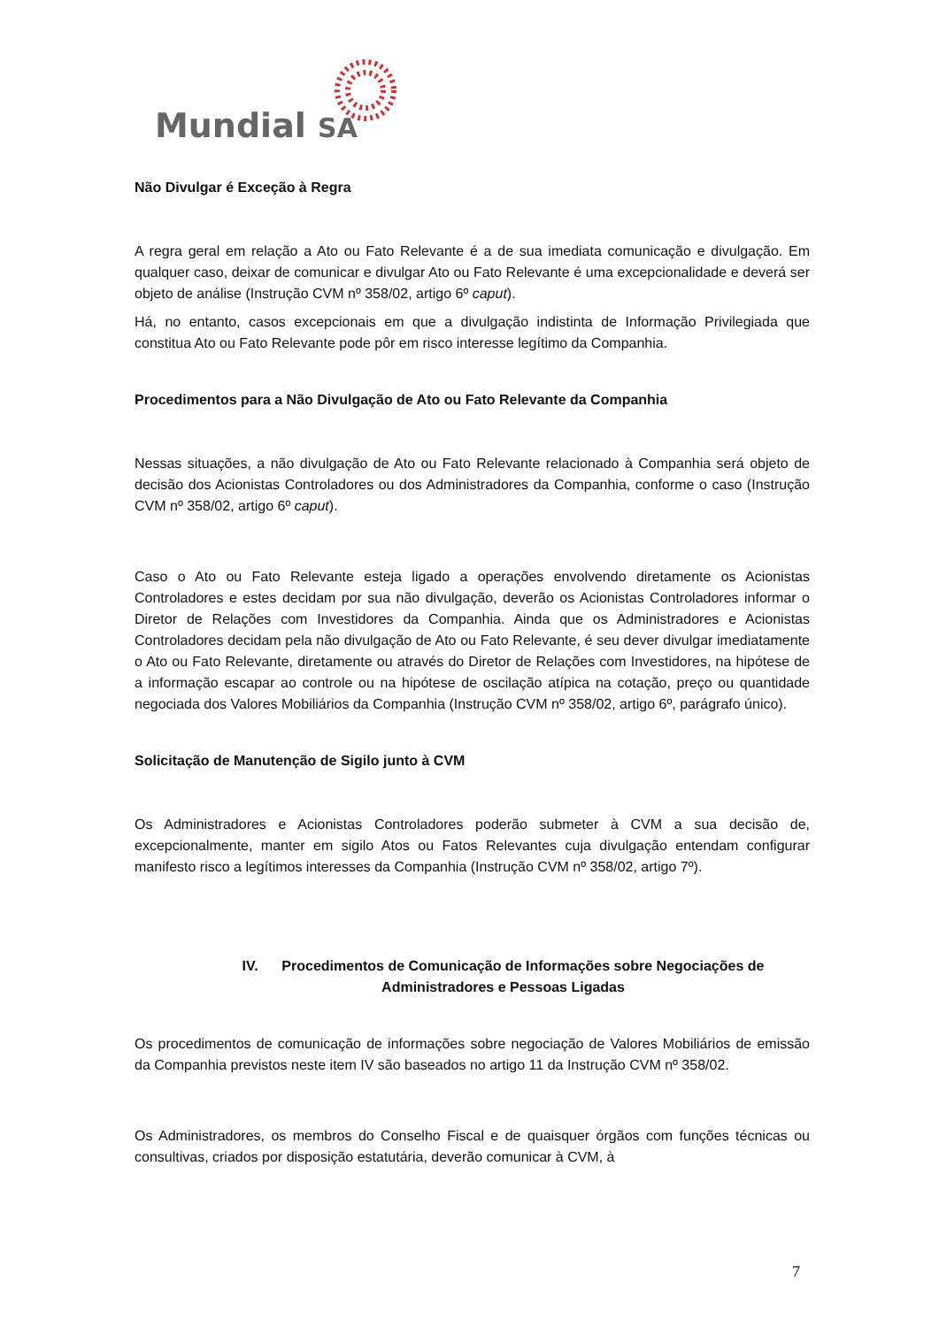Mundial SA
Não Divulgar é Exceção à Regra
A regra geral em relação a Ato ou Fato Relevante é a de sua imediata comunicação e divulgação. Em qualquer caso, deixar de comunicar e divulgar Ato ou Fato Relevante é uma excepcionalidade e deverá ser objeto de análise (Instrução CVM nº 358/02, artigo 6º caput).
Há, no entanto, casos excepcionais em que a divulgação indistinta de Informação Privilegiada que constitua Ato ou Fato Relevante pode pôr em risco interesse legítimo da Companhia.
Procedimentos para a Não Divulgação de Ato ou Fato Relevante da Companhia
Nessas situações, a não divulgação de Ato ou Fato Relevante relacionado à Companhia será objeto de decisão dos Acionistas Controladores ou dos Administradores da Companhia, conforme o caso (Instrução CVM nº 358/02, artigo 6º caput).
Caso o Ato ou Fato Relevante esteja ligado a operações envolvendo diretamente os Acionistas Controladores e estes decidam por sua não divulgação, deverão os Acionistas Controladores informar o Diretor de Relações com Investidores da Companhia. Ainda que os Administradores e Acionistas Controladores decidam pela não divulgação de Ato ou Fato Relevante, é seu dever divulgar imediatamente o Ato ou Fato Relevante, diretamente ou através do Diretor de Relações com Investidores, na hipótese de a informação escapar ao controle ou na hipótese de oscilação atípica na cotação, preço ou quantidade negociada dos Valores Mobiliários da Companhia (Instrução CVM nº 358/02, artigo 6º, parágrafo único).
Solicitação de Manutenção de Sigilo junto à CVM
Os Administradores e Acionistas Controladores poderão submeter à CVM a sua decisão de, excepcionalmente, manter em sigilo Atos ou Fatos Relevantes cuja divulgação entendam configurar manifesto risco a legítimos interesses da Companhia (Instrução CVM nº 358/02, artigo 7º).
IV. Procedimentos de Comunicação de Informações sobre Negociações de
Administradores e Pessoas Ligadas
Os procedimentos de comunicação de informações sobre negociação de Valores Mobiliários de emissão da Companhia previstos neste item IV são baseados no artigo 11 da Instrução CVM nº 358/02.
Os Administradores, os membros do Conselho Fiscal e de quaisquer órgãos com funções técnicas ou consultivas, criados por disposição estatutária, deverão comunicar à CVM, à
7